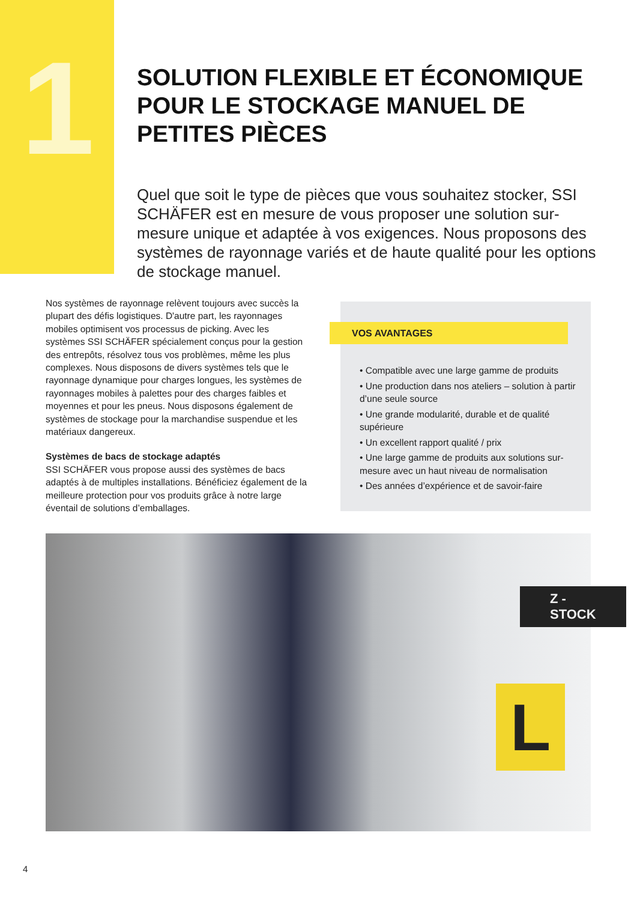1
SOLUTION FLEXIBLE ET ÉCONOMIQUE POUR LE STOCKAGE MANUEL DE PETITES PIÈCES
Quel que soit le type de pièces que vous souhaitez stocker, SSI SCHÄFER est en mesure de vous proposer une solution sur-mesure unique et adaptée à vos exigences. Nous proposons des systèmes de rayonnage variés et de haute qualité pour les options de stockage manuel.
Nos systèmes de rayonnage relèvent toujours avec succès la plupart des défis logistiques. D'autre part, les rayonnages mobiles optimisent vos processus de picking. Avec les systèmes SSI SCHÄFER spécialement conçus pour la gestion des entrepôts, résolvez tous vos problèmes, même les plus complexes. Nous disposons de divers systèmes tels que le rayonnage dynamique pour charges longues, les systèmes de rayonnages mobiles à palettes pour des charges faibles et moyennes et pour les pneus. Nous disposons également de systèmes de stockage pour la marchandise suspendue et les matériaux dangereux.
Systèmes de bacs de stockage adaptés
SSI SCHÄFER vous propose aussi des systèmes de bacs adaptés à de multiples installations. Bénéficiez également de la meilleure protection pour vos produits grâce à notre large éventail de solutions d’emballages.
• Compatible avec une large gamme de produits
• Une production dans nos ateliers – solution à partir d’une seule source
• Une grande modularité, durable et de qualité supérieure
• Un excellent rapport qualité / prix
• Une large gamme de produits aux solutions sur-mesure avec un haut niveau de normalisation
• Des années d’expérience et de savoir-faire
VOS AVANTAGES
Z - STOCK
L
4